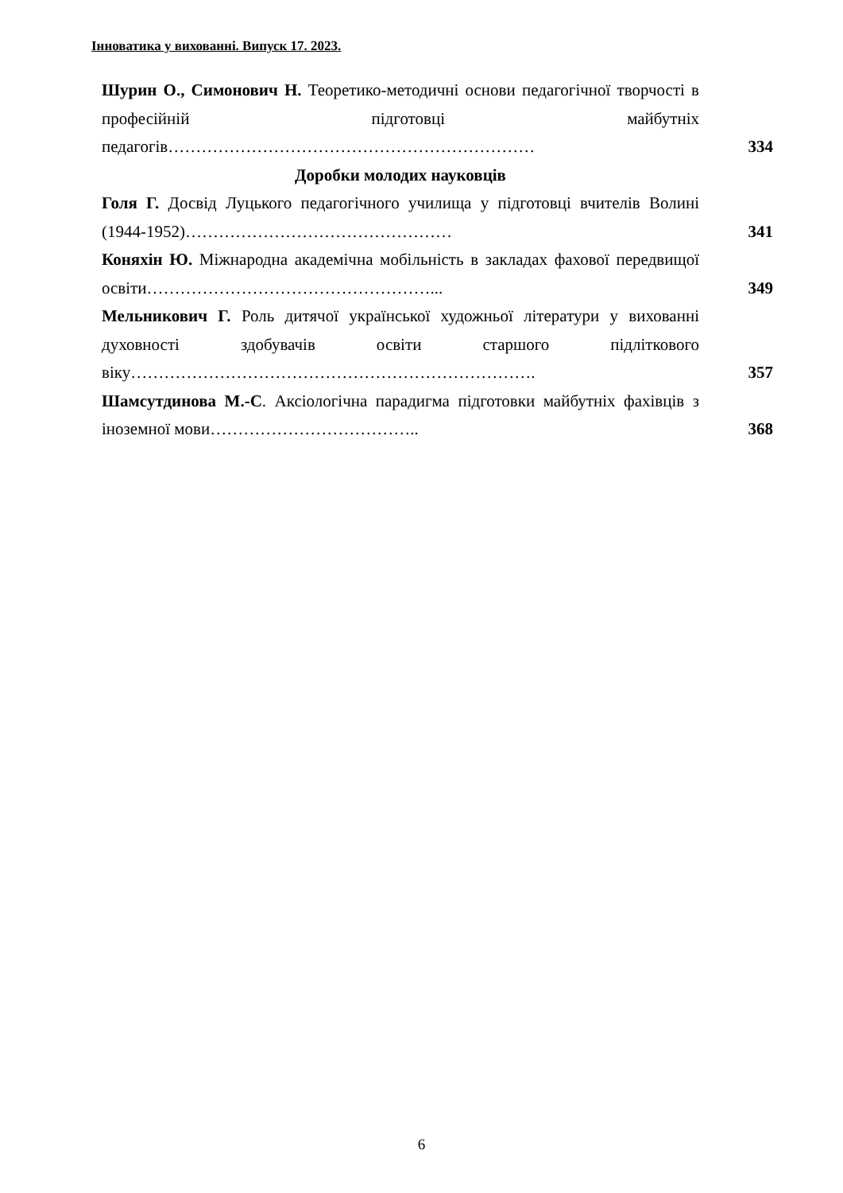Інноватика у вихованні. Випуск 17. 2023.
Шурин О., Симонович Н. Теоретико-методичні основи педагогічної творчості в професійній підготовці майбутніх педагогів…………………………………………………………
334
Доробки молодих науковців
Голя Г. Досвід Луцького педагогічного училища у підготовці вчителів Волині (1944-1952)…………………………………………
341
Коняхін Ю. Міжнародна академічна мобільність в закладах фахової передвищої освіти……………………………………………...
349
Мельникович Г. Роль дитячої української художньої літератури у вихованні духовності здобувачів освіти старшого підліткового віку……………………………………………………………….
357
Шамсутдинова М.-С. Аксіологічна парадигма підготовки майбутніх фахівців з іноземної мови………………………………..
368
6